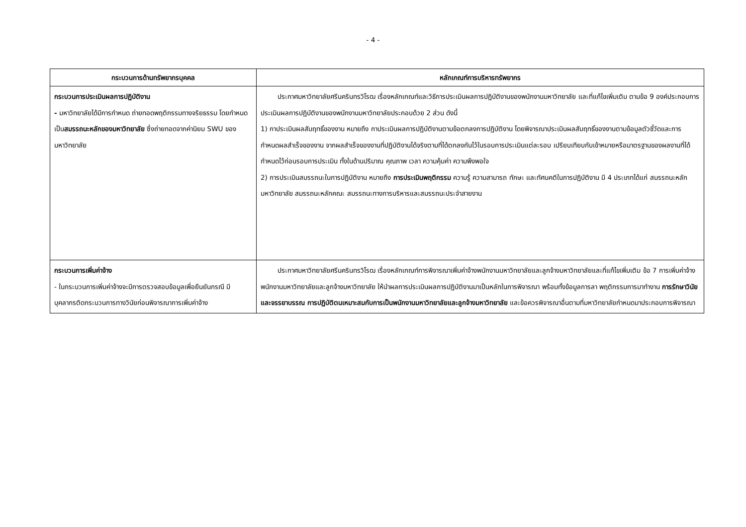- 4 -
| กระบวนการด้านทรัพยากรบุคคล | หลักเกณฑ์การบริหารทรัพยากร |
| --- | --- |
| กระบวนการประเมินผลการปฏิบัติงาน - มหาวิทยาลัยได้มีการกำหนด ถ่ายทอดพฤติกรรมทางจริยธรรม โดยกำหนดเป็น สมรรถนะหลักของมหาวิทยาลัย ซึ่งถ่ายทอดจากค่านิยม SWU ของมหาวิทยาลัย | ประกาศมหาวิทยาลัยศรีนครินทรวิโรฒ เรื่องหลักเกณฑ์และวิธีการประเมินผลการปฏิบัติงานของพนักงานมหาวิทยาลัย และที่แก้ไขเพิ่มเติม ตามข้อ 9 องค์ประกอบการประเมินผลการปฏิบัติงานของพนักงานมหาวิทยาลัยประกอบด้วย 2 ส่วน ดังนี้ 1) กาประเมินผลสัมฤทธิ์ของงาน หมายถึง กาประเมินผลการปฏิบัติงานตามข้อตกลงการปฏิบัติงาน โดยพิจารณาประเมินผลสัมฤทธิ์ของงานตามข้อมูลตัวชี้วัดและการกำหนดผลสำเร็จของงาน จากผลสำเร็จของงานที่ปฏิบัติงานได้จริงตามที่ได้ตกลงกันไว้ในรอบการประเมินแต่ละรอบ เปรียบเทียบกับเข้าหมายหรือมาตรฐานของผลงานที่ได้กำหนดไว้ก่อนรอบการประเมิน ทั้งในด้านปริมาณ คุณภาพ เวลา ความคุ้มค่า ความพึงพอใจ 2) การประเมินสมรรถนะในการปฏิบัติงาน หมายถึง การประเมินพฤติกรรม ความรู้ ความสามารถ ทักษะ และทัศนคติในการปฏิบัติงาน มี 4 ประเภทได้แก่ สมรรถนะหลักมหาวิทยาลัย สมรรถนะหลักคณะ สมรรถนะทางการบริหารและสมรรถนะประจำสายงาน |
| กระบวนการเพิ่มค่าจ้าง - ในกระบวนการเพิ่มค่าจ้างจะมีการตรวจสอบข้อมูลเพื่อยืนยันกรณี มีบุคลากรติดกระบวนการทางวินัยก่อนพิจารณาการเพิ่มค่าจ้าง | ประกาศมหาวิทยาลัยศรีนครินทรวิโรฒ เรื่องหลักเกณฑ์การพิจารณาเพิ่มค่าจ้างพนักงานมหาวิทยาลัยและลูกจ้างมหาวิทยาลัยและที่แก้ไขเพิ่มเติม ข้อ 7 การเพิ่มค่าจ้างพนักงานมหาวิทยาลัยและลูกจ้างมหาวิทยาลัย ให้นำผลการประเมินผลการปฏิบัติงานมาเป็นหลักในการพิจารณา พร้อมทั้งข้อมูลการลา พฤติกรรมการมาทำงาน การรักษาวินัยและจรรยาบรรณ การปฏิบัติตนเหมาะสมกับการเป็นพนักงานมหาวิทยาลัยและลูกจ้างมหาวิทยาลัย และข้อควรพิจารณาอื่นตามที่มหาวิทยาลัยกำหนดมาประกอบการพิจารณา |